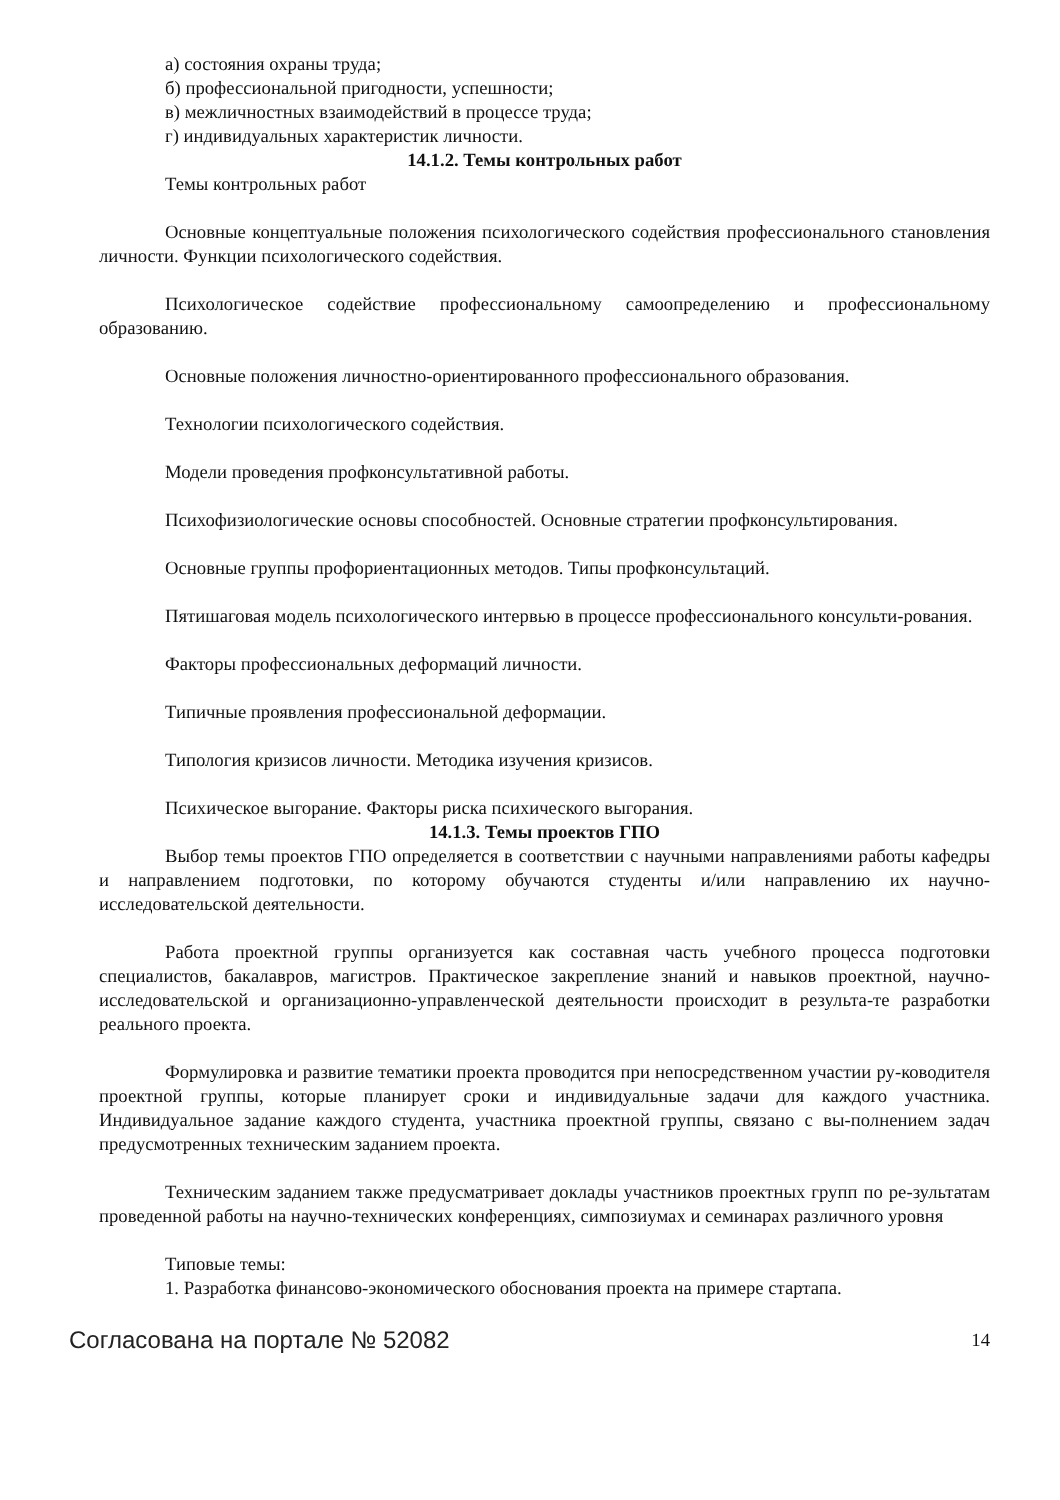а) состояния охраны труда;
б) профессиональной пригодности, успешности;
в) межличностных взаимодействий в процессе труда;
г) индивидуальных характеристик личности.
14.1.2. Темы контрольных работ
Темы контрольных работ
Основные концептуальные положения психологического содействия профессионального становления личности. Функции психологического содействия.
Психологическое содействие профессиональному самоопределению и профессиональному образованию.
Основные положения личностно-ориентированного профессионального образования.
Технологии психологического содействия.
Модели проведения профконсультативной работы.
Психофизиологические основы способностей. Основные стратегии профконсультирования.
Основные группы профориентационных методов. Типы профконсультаций.
Пятишаговая модель психологического интервью в процессе профессионального консульти-рования.
Факторы профессиональных деформаций личности.
Типичные проявления профессиональной деформации.
Типология кризисов личности. Методика изучения кризисов.
Психическое выгорание. Факторы риска психического выгорания.
14.1.3. Темы проектов ГПО
Выбор темы проектов ГПО определяется в соответствии с научными направлениями работы кафедры и направлением подготовки, по которому обучаются студенты и/или направлению их научно-исследовательской деятельности.
Работа проектной группы организуется как составная часть учебного процесса подготовки специалистов, бакалавров, магистров. Практическое закрепление знаний и навыков проектной, научно-исследовательской и организационно-управленческой деятельности происходит в результа-те разработки реального проекта.
Формулировка и развитие тематики проекта проводится при непосредственном участии ру-ководителя проектной группы, которые планирует сроки и индивидуальные задачи для каждого участника. Индивидуальное задание каждого студента, участника проектной группы, связано с вы-полнением задач предусмотренных техническим заданием проекта.
Техническим заданием также предусматривает доклады участников проектных групп по ре-зультатам проведенной работы на научно-технических конференциях, симпозиумах и семинарах различного уровня
Типовые темы:
1. Разработка финансово-экономического обоснования проекта на примере стартапа.
Согласована на портале № 52082 14